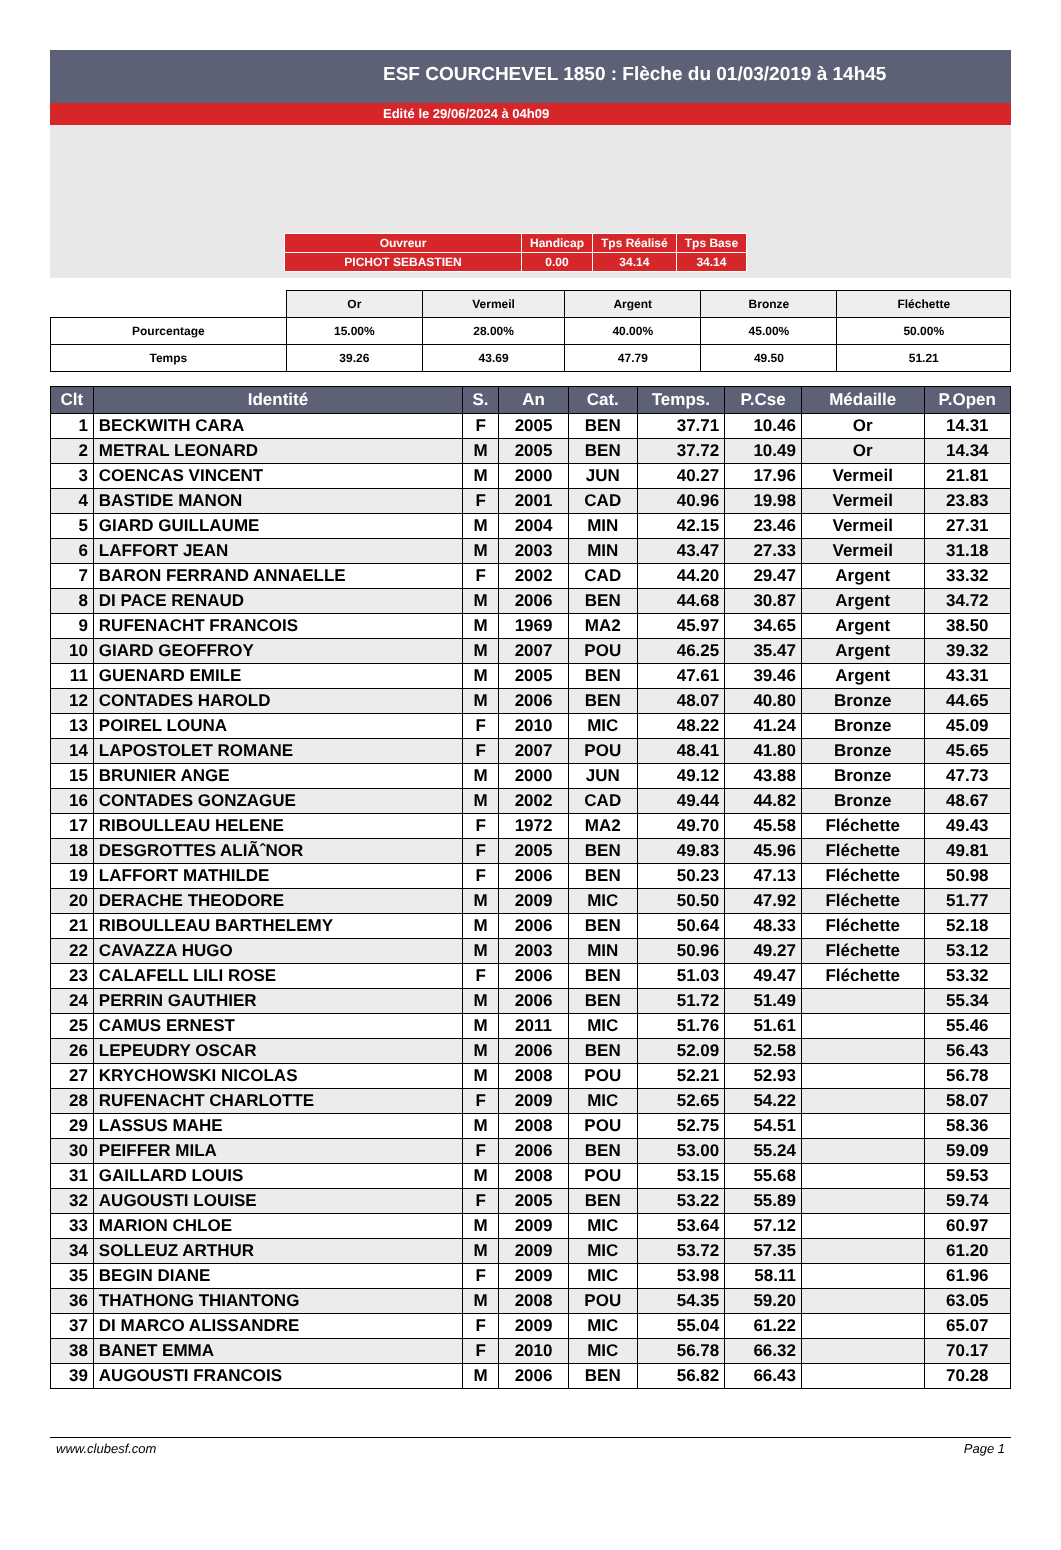ESF COURCHEVEL 1850 : Flèche du 01/03/2019 à 14h45
Edité le 29/06/2024 à 04h09
| Ouvreur | Handicap | Tps Réalisé | Tps Base |
| PICHOT SEBASTIEN | 0.00 | 34.14 | 34.14 |
| | Or | Vermeil | Argent | Bronze | Fléchette |
| Pourcentage | 15.00% | 28.00% | 40.00% | 45.00% | 50.00% |
| Temps | 39.26 | 43.69 | 47.79 | 49.50 | 51.21 |
| Clt | Identité | S. | An | Cat. | Temps. | P.Cse | Médaille | P.Open |
| --- | --- | --- | --- | --- | --- | --- | --- | --- |
| 1 | BECKWITH CARA | F | 2005 | BEN | 37.71 | 10.46 | Or | 14.31 |
| 2 | METRAL LEONARD | M | 2005 | BEN | 37.72 | 10.49 | Or | 14.34 |
| 3 | COENCAS VINCENT | M | 2000 | JUN | 40.27 | 17.96 | Vermeil | 21.81 |
| 4 | BASTIDE MANON | F | 2001 | CAD | 40.96 | 19.98 | Vermeil | 23.83 |
| 5 | GIARD GUILLAUME | M | 2004 | MIN | 42.15 | 23.46 | Vermeil | 27.31 |
| 6 | LAFFORT JEAN | M | 2003 | MIN | 43.47 | 27.33 | Vermeil | 31.18 |
| 7 | BARON FERRAND ANNAELLE | F | 2002 | CAD | 44.20 | 29.47 | Argent | 33.32 |
| 8 | DI PACE RENAUD | M | 2006 | BEN | 44.68 | 30.87 | Argent | 34.72 |
| 9 | RUFENACHT FRANCOIS | M | 1969 | MA2 | 45.97 | 34.65 | Argent | 38.50 |
| 10 | GIARD GEOFFROY | M | 2007 | POU | 46.25 | 35.47 | Argent | 39.32 |
| 11 | GUENARD EMILE | M | 2005 | BEN | 47.61 | 39.46 | Argent | 43.31 |
| 12 | CONTADES HAROLD | M | 2006 | BEN | 48.07 | 40.80 | Bronze | 44.65 |
| 13 | POIREL LOUNA | F | 2010 | MIC | 48.22 | 41.24 | Bronze | 45.09 |
| 14 | LAPOSTOLET ROMANE | F | 2007 | POU | 48.41 | 41.80 | Bronze | 45.65 |
| 15 | BRUNIER ANGE | M | 2000 | JUN | 49.12 | 43.88 | Bronze | 47.73 |
| 16 | CONTADES GONZAGUE | M | 2002 | CAD | 49.44 | 44.82 | Bronze | 48.67 |
| 17 | RIBOULLEAU HELENE | F | 1972 | MA2 | 49.70 | 45.58 | Fléchette | 49.43 |
| 18 | DESGROTTES ALIÃˆNOR | F | 2005 | BEN | 49.83 | 45.96 | Fléchette | 49.81 |
| 19 | LAFFORT MATHILDE | F | 2006 | BEN | 50.23 | 47.13 | Fléchette | 50.98 |
| 20 | DERACHE THEODORE | M | 2009 | MIC | 50.50 | 47.92 | Fléchette | 51.77 |
| 21 | RIBOULLEAU BARTHELEMY | M | 2006 | BEN | 50.64 | 48.33 | Fléchette | 52.18 |
| 22 | CAVAZZA HUGO | M | 2003 | MIN | 50.96 | 49.27 | Fléchette | 53.12 |
| 23 | CALAFELL LILI ROSE | F | 2006 | BEN | 51.03 | 49.47 | Fléchette | 53.32 |
| 24 | PERRIN GAUTHIER | M | 2006 | BEN | 51.72 | 51.49 | | 55.34 |
| 25 | CAMUS ERNEST | M | 2011 | MIC | 51.76 | 51.61 | | 55.46 |
| 26 | LEPEUDRY OSCAR | M | 2006 | BEN | 52.09 | 52.58 | | 56.43 |
| 27 | KRYCHOWSKI NICOLAS | M | 2008 | POU | 52.21 | 52.93 | | 56.78 |
| 28 | RUFENACHT CHARLOTTE | F | 2009 | MIC | 52.65 | 54.22 | | 58.07 |
| 29 | LASSUS MAHE | M | 2008 | POU | 52.75 | 54.51 | | 58.36 |
| 30 | PEIFFER MILA | F | 2006 | BEN | 53.00 | 55.24 | | 59.09 |
| 31 | GAILLARD LOUIS | M | 2008 | POU | 53.15 | 55.68 | | 59.53 |
| 32 | AUGOUSTI LOUISE | F | 2005 | BEN | 53.22 | 55.89 | | 59.74 |
| 33 | MARION CHLOE | M | 2009 | MIC | 53.64 | 57.12 | | 60.97 |
| 34 | SOLLEUZ ARTHUR | M | 2009 | MIC | 53.72 | 57.35 | | 61.20 |
| 35 | BEGIN DIANE | F | 2009 | MIC | 53.98 | 58.11 | | 61.96 |
| 36 | THATHONG THIANTONG | M | 2008 | POU | 54.35 | 59.20 | | 63.05 |
| 37 | DI MARCO ALISSANDRE | F | 2009 | MIC | 55.04 | 61.22 | | 65.07 |
| 38 | BANET EMMA | F | 2010 | MIC | 56.78 | 66.32 | | 70.17 |
| 39 | AUGOUSTI FRANCOIS | M | 2006 | BEN | 56.82 | 66.43 | | 70.28 |
www.clubesf.com Page 1